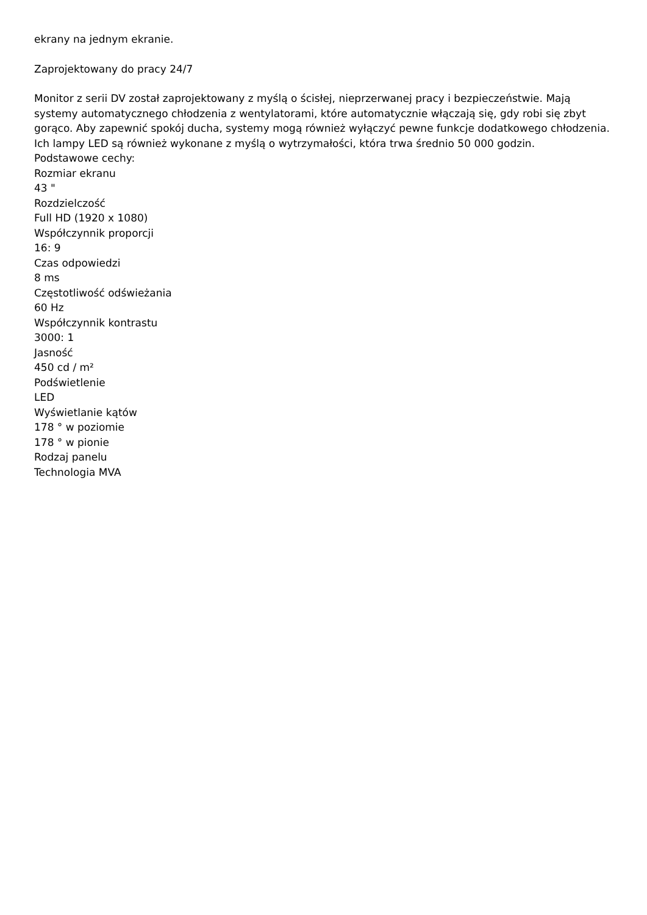ekrany na jednym ekranie.
Zaprojektowany do pracy 24/7
Monitor z serii DV został zaprojektowany z myślą o ścisłej, nieprzerwanej pracy i bezpieczeństwie. Mają systemy automatycznego chłodzenia z wentylatorami, które automatycznie włączają się, gdy robi się zbyt gorąco. Aby zapewnić spokój ducha, systemy mogą również wyłączyć pewne funkcje dodatkowego chłodzenia. Ich lampy LED są również wykonane z myślą o wytrzymałości, która trwa średnio 50 000 godzin.
Podstawowe cechy:
Rozmiar ekranu
43 "
Rozdzielczość
Full HD (1920 x 1080)
Współczynnik proporcji
16: 9
Czas odpowiedzi
8 ms
Częstotliwość odświeżania
60 Hz
Współczynnik kontrastu
3000: 1
Jasność
450 cd / m²
Podświetlenie
LED
Wyświetlanie kątów
178 ° w poziomie
178 ° w pionie
Rodzaj panelu
Technologia MVA